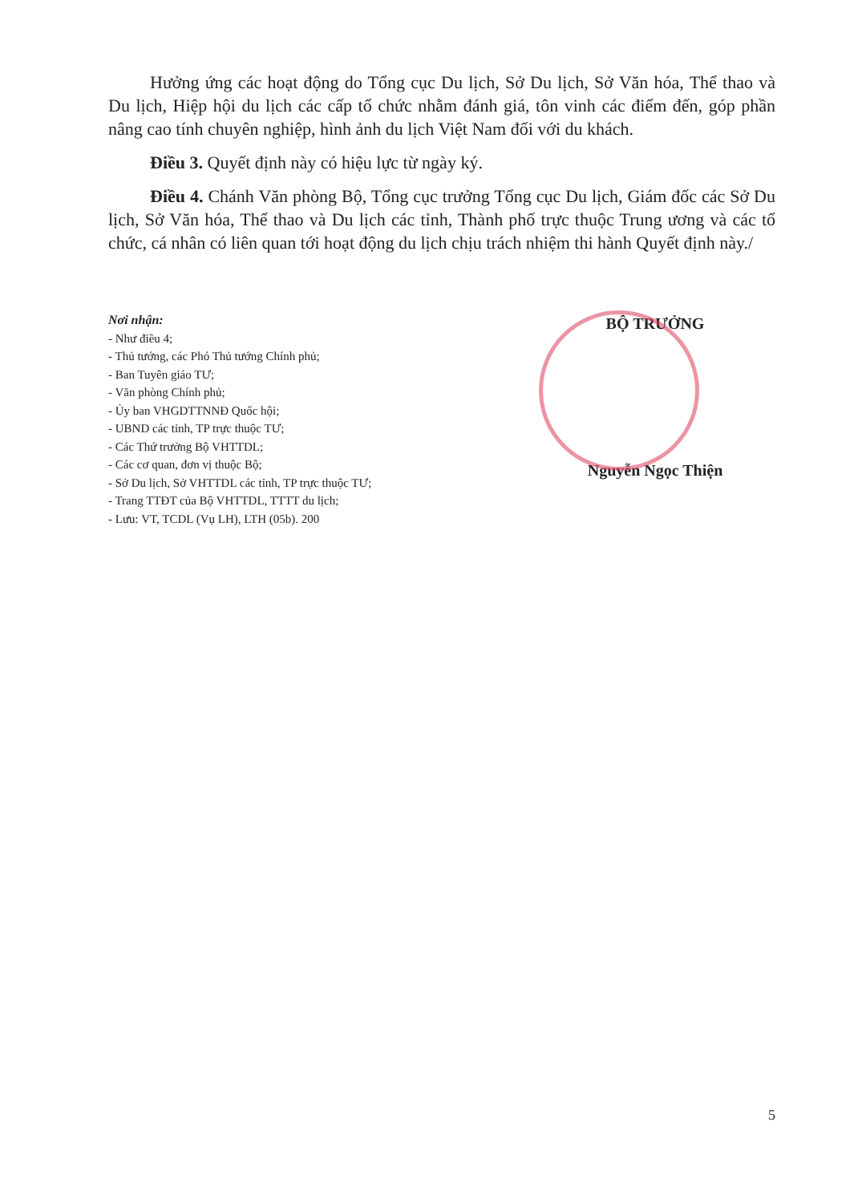Hưởng ứng các hoạt động do Tổng cục Du lịch, Sở Du lịch, Sở Văn hóa, Thể thao và Du lịch, Hiệp hội du lịch các cấp tổ chức nhằm đánh giá, tôn vinh các điểm đến, góp phần nâng cao tính chuyên nghiệp, hình ảnh du lịch Việt Nam đối với du khách.
Điều 3. Quyết định này có hiệu lực từ ngày ký.
Điều 4. Chánh Văn phòng Bộ, Tổng cục trưởng Tổng cục Du lịch, Giám đốc các Sở Du lịch, Sở Văn hóa, Thể thao và Du lịch các tỉnh, Thành phố trực thuộc Trung ương và các tổ chức, cá nhân có liên quan tới hoạt động du lịch chịu trách nhiệm thi hành Quyết định này./
Nơi nhận:
- Như điều 4;
- Thủ tướng, các Phó Thủ tướng Chính phủ;
- Ban Tuyên giáo TƯ;
- Văn phòng Chính phủ;
- Ủy ban VHGDTTNNĐ Quốc hội;
- UBND các tỉnh, TP trực thuộc TƯ;
- Các Thứ trưởng Bộ VHTTDL;
- Các cơ quan, đơn vị thuộc Bộ;
- Sở Du lịch, Sở VHTTDL các tỉnh, TP trực thuộc TƯ;
- Trang TTĐT của Bộ VHTTDL, TTTT du lịch;
- Lưu: VT, TCDL (Vụ LH), LTH (05b). 200
BỘ TRƯỞNG
Nguyễn Ngọc Thiện
5